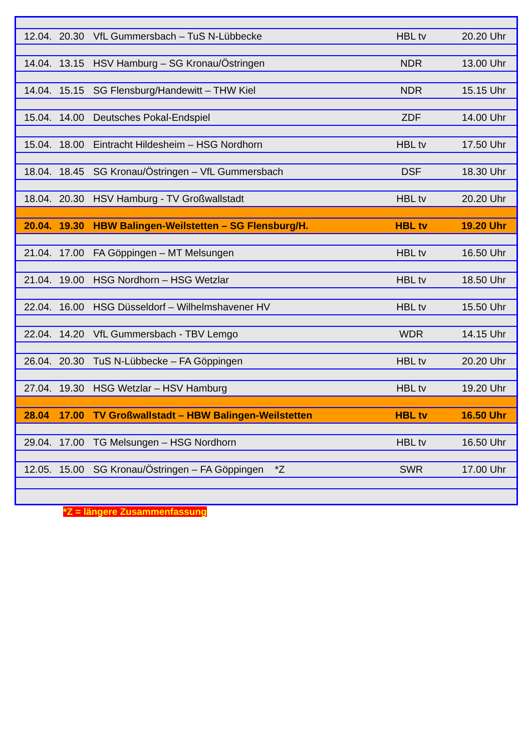| 12.04. | 20.30 | VfL Gummersbach – TuS N-Lübbecke | HBL tv | 20.20 Uhr |
| 14.04. | 13.15 | HSV Hamburg – SG Kronau/Östringen | NDR | 13.00 Uhr |
| 14.04. | 15.15 | SG Flensburg/Handewitt – THW Kiel | NDR | 15.15 Uhr |
| 15.04. | 14.00 | Deutsches Pokal-Endspiel | ZDF | 14.00 Uhr |
| 15.04. | 18.00 | Eintracht Hildesheim – HSG Nordhorn | HBL tv | 17.50 Uhr |
| 18.04. | 18.45 | SG Kronau/Östringen – VfL Gummersbach | DSF | 18.30 Uhr |
| 18.04. | 20.30 | HSV Hamburg - TV Großwallstadt | HBL tv | 20.20 Uhr |
| 20.04. | 19.30 | HBW Balingen-Weilstetten – SG Flensburg/H. | HBL tv | 19.20 Uhr |
| 21.04. | 17.00 | FA Göppingen – MT Melsungen | HBL tv | 16.50 Uhr |
| 21.04. | 19.00 | HSG Nordhorn – HSG Wetzlar | HBL tv | 18.50 Uhr |
| 22.04. | 16.00 | HSG Düsseldorf – Wilhelmshavener HV | HBL tv | 15.50 Uhr |
| 22.04. | 14.20 | VfL Gummersbach - TBV Lemgo | WDR | 14.15 Uhr |
| 26.04. | 20.30 | TuS N-Lübbecke – FA Göppingen | HBL tv | 20.20 Uhr |
| 27.04. | 19.30 | HSG Wetzlar – HSV Hamburg | HBL tv | 19.20 Uhr |
| 28.04 | 17.00 | TV Großwallstadt – HBW Balingen-Weilstetten | HBL tv | 16.50 Uhr |
| 29.04. | 17.00 | TG Melsungen – HSG Nordhorn | HBL tv | 16.50 Uhr |
| 12.05. | 15.00 | SG Kronau/Östringen – FA Göppingen *Z | SWR | 17.00 Uhr |
*Z = längere Zusammenfassung